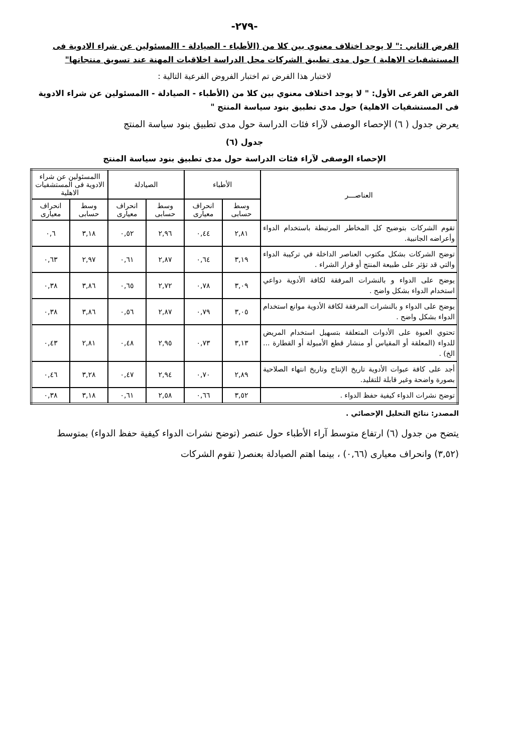-٢٧٩-
الفرض الثاني :" لا يوجد اختلاف معنوي بين كلا من (الأطباء - الصيادلة - االمسئولين عن شراء الادوية فى المستشفيات الاهلية ) حول مدى تطبيق الشركات محل الدراسة اخلاقيات المهنة عند تسويق منتجاتها"
لاختبار هذا الفرض تم اختبار الفروض الفرعية التالية :
الفرض الفرعى الأول: " لا يوجد اختلاف معنوي بين كلا من (الأطباء - الصيادلة - االمسئولين عن شراء الادوية فى المستشفيات الاهلية) حول مدى تطبيق بنود سياسة المنتج "
يعرض جدول ( ٦) الإحصاء الوصفى لآراء فئات الدراسة حول مدى تطبيق بنود سياسة المنتج
جدول (٦)
الإحصاء الوصفى لآراء فئات الدراسة حول مدى تطبيق بنود سياسة المنتج
| العناصـــر | الأطباء | | الصيادلة | | االمسئولين عن شراء الادوية فى المستشفيات الاهلية | |
| --- | --- | --- | --- | --- | --- | --- |
| | وسط حسابى | انحراف معيارى | وسط حسابى | انحراف معيارى | وسط حسابى | انحراف معيارى |
| تقوم الشركات بتوضيح كل المخاطر المرتبطة باستخدام الدواء وأعراضه الجانبية. | ٢,٨١ | ٠,٤٤ | ٢,٩٦ | ٠,٥٢ | ٣,١٨ | ٠,٦ |
| توضح الشركات بشكل مكتوب العناصر الداخلة في تركيبة الدواء والتي قد تؤثر على طبيعة المنتج أو قرار الشراء . | ٣,١٩ | ٠,٦٤ | ٢,٨٧ | ٠,٦١ | ٢,٩٧ | ٠,٦٣ |
| يوضح على الدواء و بالنشرات المرفقة لكافة الأدوية دواعي استخدام الدواء بشكل واضح . | ٣,٠٩ | ٠,٧٨ | ٢,٧٢ | ٠,٦٥ | ٣,٨٦ | ٠,٣٨ |
| يوضح على الدواء و بالنشرات المرفقة لكافة الأدوية موانع استخدام الدواء بشكل واضح . | ٣,٠٥ | ٠,٧٩ | ٢,٨٧ | ٠,٥٦ | ٣,٨٦ | ٠,٣٨ |
| تحتوي العبوة على الأدوات المتعلقة بتسهيل استخدام المريض للدواء (المعلقة أو المقياس أو منشار قطع الأمبولة أو القطارة ... الخ) . | ٣,١٣ | ٠,٧٣ | ٢,٩٥ | ٠,٤٨ | ٢,٨١ | ٠,٤٣ |
| أجد على كافة عبوات الأدوية تاريخ الإنتاج وتاريخ انتهاء الصلاحية بصورة واضحة وغير قابلة للتقليد. | ٢,٨٩ | ٠,٧٠ | ٢,٩٤ | ٠,٤٧ | ٣,٢٨ | ٠,٤٦ |
| توضح نشرات الدواء كيفية حفظ الدواء . | ٣,٥٢ | ٠,٦٦ | ٢,٥٨ | ٠,٦١ | ٣,١٨ | ٠,٣٨ |
المصدر: نتائج التحليل الإحصائي .
يتضح من جدول (٦) ارتفاع متوسط آراء الأطباء حول عنصر (توضح نشرات الدواء كيفية حفظ الدواء) بمتوسط (٣,٥٢) وانحراف معيارى (٠,٦٦) ، بينما اهتم الصيادلة بعنصر( تقوم الشركات